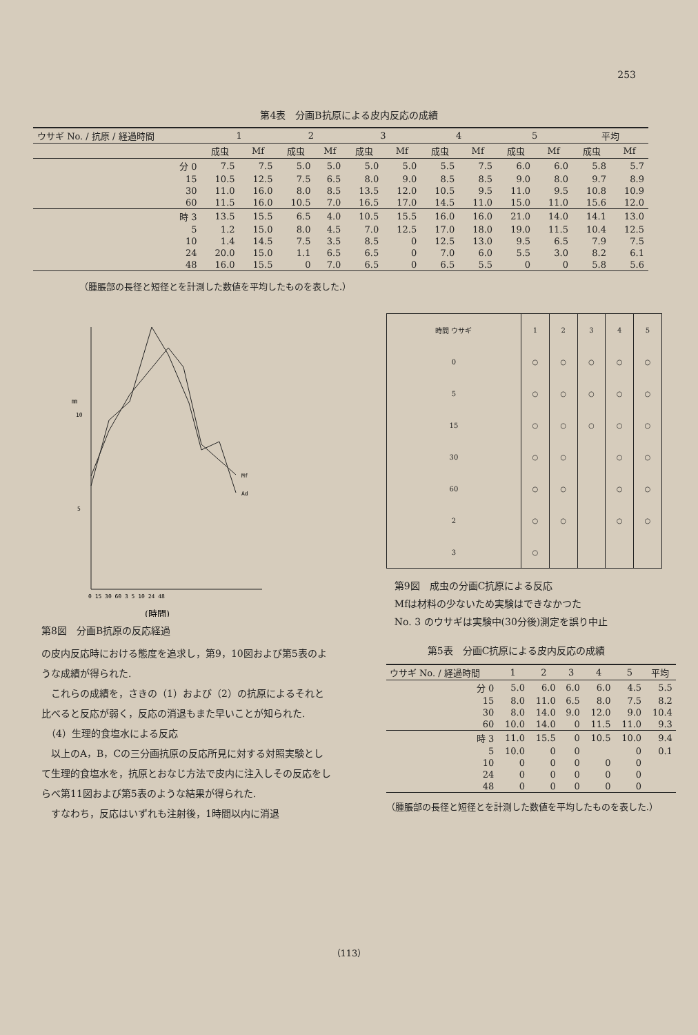253
第4表　分画B抗原による皮内反応の成績
| ウサギ No. / 抗原 / 経過時間 | 1 | | 2 | | 3 | | 4 | | 5 | | 平均 | |
| --- | --- | --- | --- | --- | --- | --- | --- | --- | --- | --- | --- | --- |
| | 成虫 | Mf | 成虫 | Mf | 成虫 | Mf | 成虫 | Mf | 成虫 | Mf | 成虫 | Mf |
| 分 0 | 7.5 | 7.5 | 5.0 | 5.0 | 5.0 | 5.0 | 5.5 | 7.5 | 6.0 | 6.0 | 5.8 | 5.7 |
| 15 | 10.5 | 12.5 | 7.5 | 6.5 | 8.0 | 9.0 | 8.5 | 8.5 | 9.0 | 8.0 | 9.7 | 8.9 |
| 30 | 11.0 | 16.0 | 8.0 | 8.5 | 13.5 | 12.0 | 10.5 | 9.5 | 11.0 | 9.5 | 10.8 | 10.9 |
| 60 | 11.5 | 16.0 | 10.5 | 7.0 | 16.5 | 17.0 | 14.5 | 11.0 | 15.0 | 11.0 | 15.6 | 12.0 |
| 時 3 | 13.5 | 15.5 | 6.5 | 4.0 | 10.5 | 15.5 | 16.0 | 16.0 | 21.0 | 14.0 | 14.1 | 13.0 |
| 5 | 1.2 | 15.0 | 8.0 | 4.5 | 7.0 | 12.5 | 17.0 | 18.0 | 19.0 | 11.5 | 10.4 | 12.5 |
| 10 | 1.4 | 14.5 | 7.5 | 3.5 | 8.5 | 0 | 12.5 | 13.0 | 9.5 | 6.5 | 7.9 | 7.5 |
| 24 | 20.0 | 15.0 | 1.1 | 6.5 | 6.5 | 0 | 7.0 | 6.0 | 5.5 | 3.0 | 8.2 | 6.1 |
| 48 | 16.0 | 15.5 | 0 | 7.0 | 6.5 | 0 | 6.5 | 5.5 | 0 | 0 | 5.8 | 5.6 |
（腫脹部の長径と短径とを計測した数値を平均したものを表した.）
㎜
10
5
Mf
Ad
0 15 30 60 3 5 10 24 48
(時間)
第8図　分画B抗原の反応経過
の皮内反応時における態度を追求し，第9，10図および第5表のような成績が得られた.
　これらの成績を，さきの（1）および（2）の抗原によるそれと比べると反応が弱く，反応の消退もまた早いことが知られた.
　（4）生理的食塩水による反応
　以上のA，B，Cの三分画抗原の反応所見に対する対照実験として生理的食塩水を，抗原とおなじ方法で皮内に注入しその反応をしらべ第11図および第5表のような結果が得られた.
　すなわち，反応はいずれも注射後，1時間以内に消退
| 時間 ウサギ | 1 | 2 | 3 | 4 | 5 |
| --- | --- | --- | --- | --- | --- |
| 0 | ○ | ○ | ○ | ○ | ○ |
| 5 | ○ | ○ | ○ | ○ | ○ |
| 15 | ○ | ○ | ○ | ○ | ○ |
| 30 | ○ | ○ | | ○ | ○ |
| 60 | ○ | ○ | | ○ | ○ |
| 2 | ○ | ○ | | ○ | ○ |
| 3 | ○ | | | | |
第9図　成虫の分画C抗原による反応
Mfは材料の少ないため実験はできなかつた
No. 3 のウサギは実験中(30分後)測定を誤り中止
第5表　分画C抗原による皮内反応の成績
| ウサギ No. / 経過時間 | 1 | 2 | 3 | 4 | 5 | 平均 |
| --- | --- | --- | --- | --- | --- | --- |
| 分 0 | 5.0 | 6.0 | 6.0 | 6.0 | 4.5 | 5.5 |
| 15 | 8.0 | 11.0 | 6.5 | 8.0 | 7.5 | 8.2 |
| 30 | 8.0 | 14.0 | 9.0 | 12.0 | 9.0 | 10.4 |
| 60 | 10.0 | 14.0 | 0 | 11.5 | 11.0 | 9.3 |
| 時 3 | 11.0 | 15.5 | 0 | 10.5 | 10.0 | 9.4 |
| 5 | 10.0 | 0 | 0 | | 0 | 0.1 |
| 10 | 0 | 0 | 0 | 0 | 0 | |
| 24 | 0 | 0 | 0 | 0 | 0 | |
| 48 | 0 | 0 | 0 | 0 | 0 | |
（腫脹部の長径と短径とを計測した数値を平均したものを表した.）
（113）